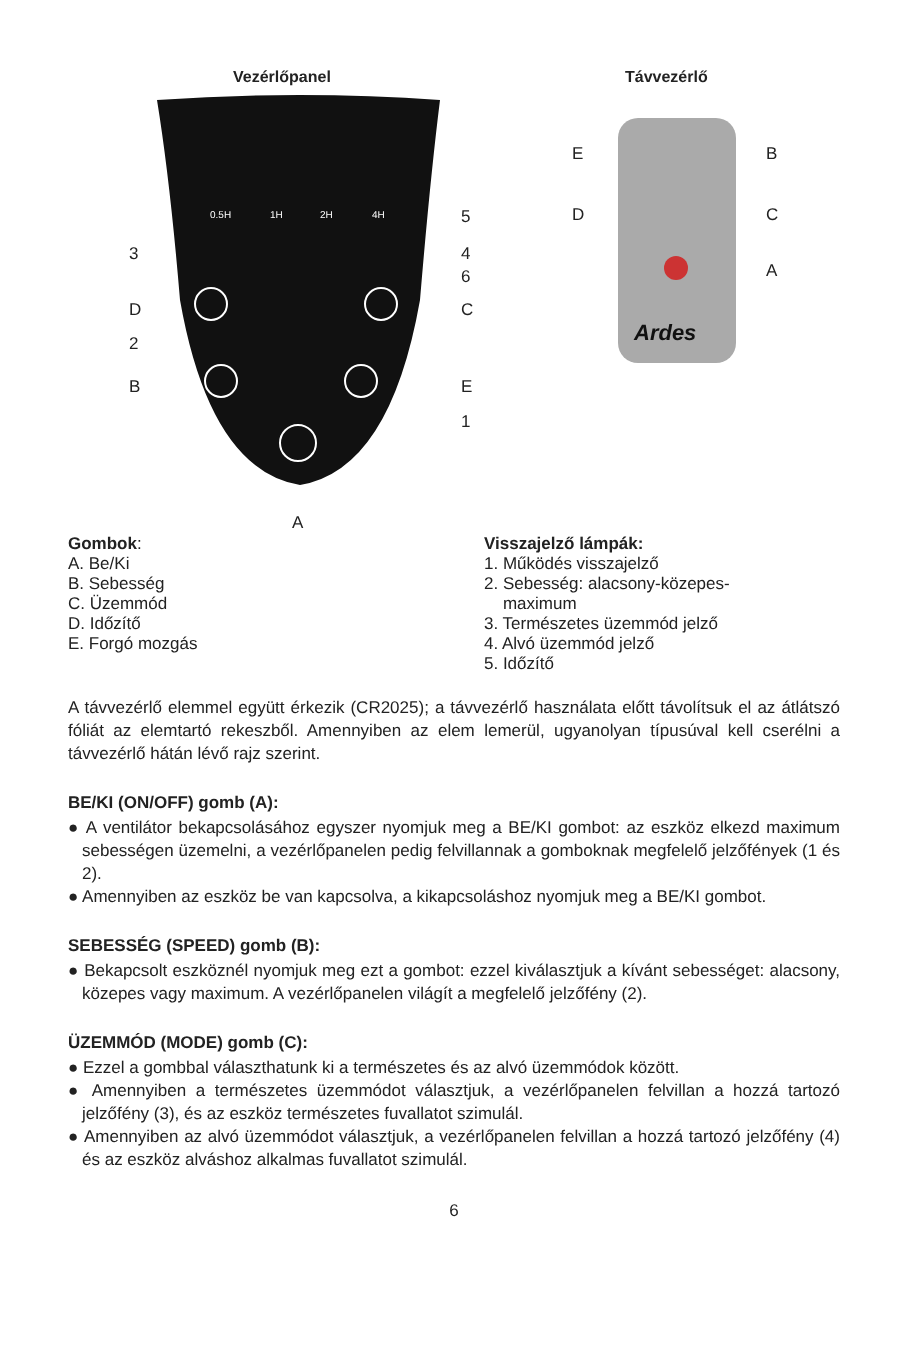Vezérlőpanel Távvezérlő
0.5H
1H
2H
4H
Ardes
3
D
2
B
5
4
6
C
E
1
A
E
B
D
C
A
Gombok:
A. Be/Ki
B. Sebesség
C. Üzemmód
D. Időzítő
E. Forgó mozgás
Visszajelző lámpák:
1. Működés visszajelző
2. Sebesség: alacsony-közepes-
maximum
3. Természetes üzemmód jelző
4. Alvó üzemmód jelző
5. Időzítő
A távvezérlő elemmel együtt érkezik (CR2025); a távvezérlő használata előtt távolítsuk el az átlátszó fóliát az elemtartó rekeszből. Amennyiben az elem lemerül, ugyanolyan típusúval kell cserélni a távvezérlő hátán lévő rajz szerint.
BE/KI (ON/OFF) gomb (A):
● A ventilátor bekapcsolásához egyszer nyomjuk meg a BE/KI gombot: az eszköz elkezd maximum sebességen üzemelni, a vezérlőpanelen pedig felvillannak a gomboknak megfelelő jelzőfények (1 és 2).
● Amennyiben az eszköz be van kapcsolva, a kikapcsoláshoz nyomjuk meg a BE/KI gombot.
SEBESSÉG (SPEED) gomb (B):
● Bekapcsolt eszköznél nyomjuk meg ezt a gombot: ezzel kiválasztjuk a kívánt sebességet: alacsony, közepes vagy maximum. A vezérlőpanelen világít a megfelelő jelzőfény (2).
ÜZEMMÓD (MODE) gomb (C):
● Ezzel a gombbal választhatunk ki a természetes és az alvó üzemmódok között.
● Amennyiben a természetes üzemmódot választjuk, a vezérlőpanelen felvillan a hozzá tartozó jelzőfény (3), és az eszköz természetes fuvallatot szimulál.
● Amennyiben az alvó üzemmódot választjuk, a vezérlőpanelen felvillan a hozzá tartozó jelzőfény (4) és az eszköz alváshoz alkalmas fuvallatot szimulál.
6